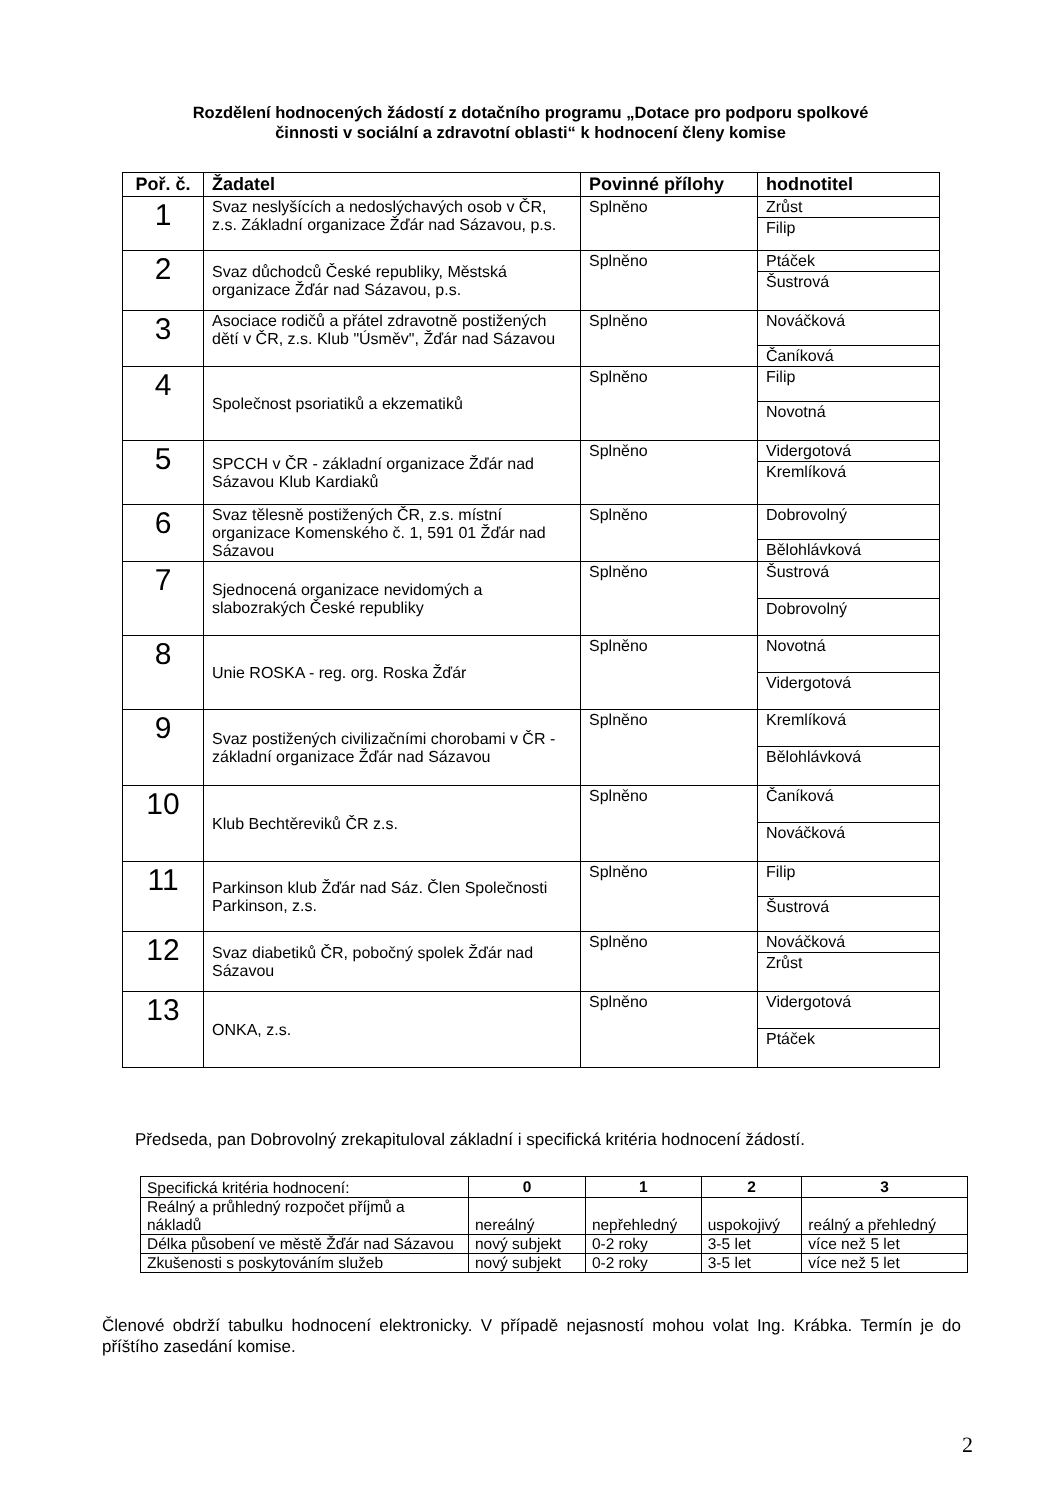Rozdělení hodnocených žádostí z dotačního programu „Dotace pro podporu spolkové
činnosti v sociální a zdravotní oblasti“ k hodnocení členy komise
| Poř. č. | Žadatel | Povinné přílohy | hodnotitel |
| --- | --- | --- | --- |
| 1 | Svaz neslyšících a nedoslýchavých osob v ČR, z.s. Základní organizace Žďár nad Sázavou, p.s. | Splněno | Zrůst |
| | | | Filip |
| 2 | Svaz důchodců České republiky, Městská organizace Žďár nad Sázavou, p.s. | Splněno | Ptáček |
| | | | Šustrová |
| 3 | Asociace rodičů a přátel zdravotně postižených dětí v ČR, z.s. Klub "Úsměv", Žďár nad Sázavou | Splněno | Nováčková |
| | | | Čaníková |
| 4 | Společnost psoriatiků a ekzematiků | Splněno | Filip |
| | | | Novotná |
| 5 | SPCCH v ČR - základní organizace Žďár nad Sázavou Klub Kardiaků | Splněno | Vidergotová |
| | | | Kremlíková |
| 6 | Svaz tělesně postižených ČR, z.s. místní organizace Komenského č. 1, 591 01 Žďár nad Sázavou | Splněno | Dobrovolný |
| | | | Bělohlávková |
| 7 | Sjednocená organizace nevidomých a slabozrakých České republiky | Splněno | Šustrová |
| | | | Dobrovolný |
| 8 | Unie ROSKA - reg. org. Roska Žďár | Splněno | Novotná |
| | | | Vidergotová |
| 9 | Svaz postižených civilizačními chorobami v ČR - základní organizace Žďár nad Sázavou | Splněno | Kremlíková |
| | | | Bělohlávková |
| 10 | Klub Bechtěreviků ČR z.s. | Splněno | Čaníková |
| | | | Nováčková |
| 11 | Parkinson klub Žďár nad Sáz. Člen Společnosti Parkinson, z.s. | Splněno | Filip |
| | | | Šustrová |
| 12 | Svaz diabetiků ČR, pobočný spolek Žďár nad Sázavou | Splněno | Nováčková |
| | | | Zrůst |
| 13 | ONKA, z.s. | Splněno | Vidergotová |
| | | | Ptáček |
Předseda, pan Dobrovolný zrekapituloval základní i specifická kritéria hodnocení žádostí.
| Specifická kritéria hodnocení: | 0 | 1 | 2 | 3 |
| Reálný a průhledný rozpočet příjmů a nákladů | nereálný | nepřehledný | uspokojivý | reálný a přehledný |
| Délka působení ve městě Žďár nad Sázavou | nový subjekt | 0-2 roky | 3-5 let | více než 5 let |
| Zkušenosti s poskytováním služeb | nový subjekt | 0-2 roky | 3-5 let | více než 5 let |
Členové obdrží tabulku hodnocení elektronicky. V případě nejasností mohou volat Ing. Krábka. Termín je do příštího zasedání komise.
2